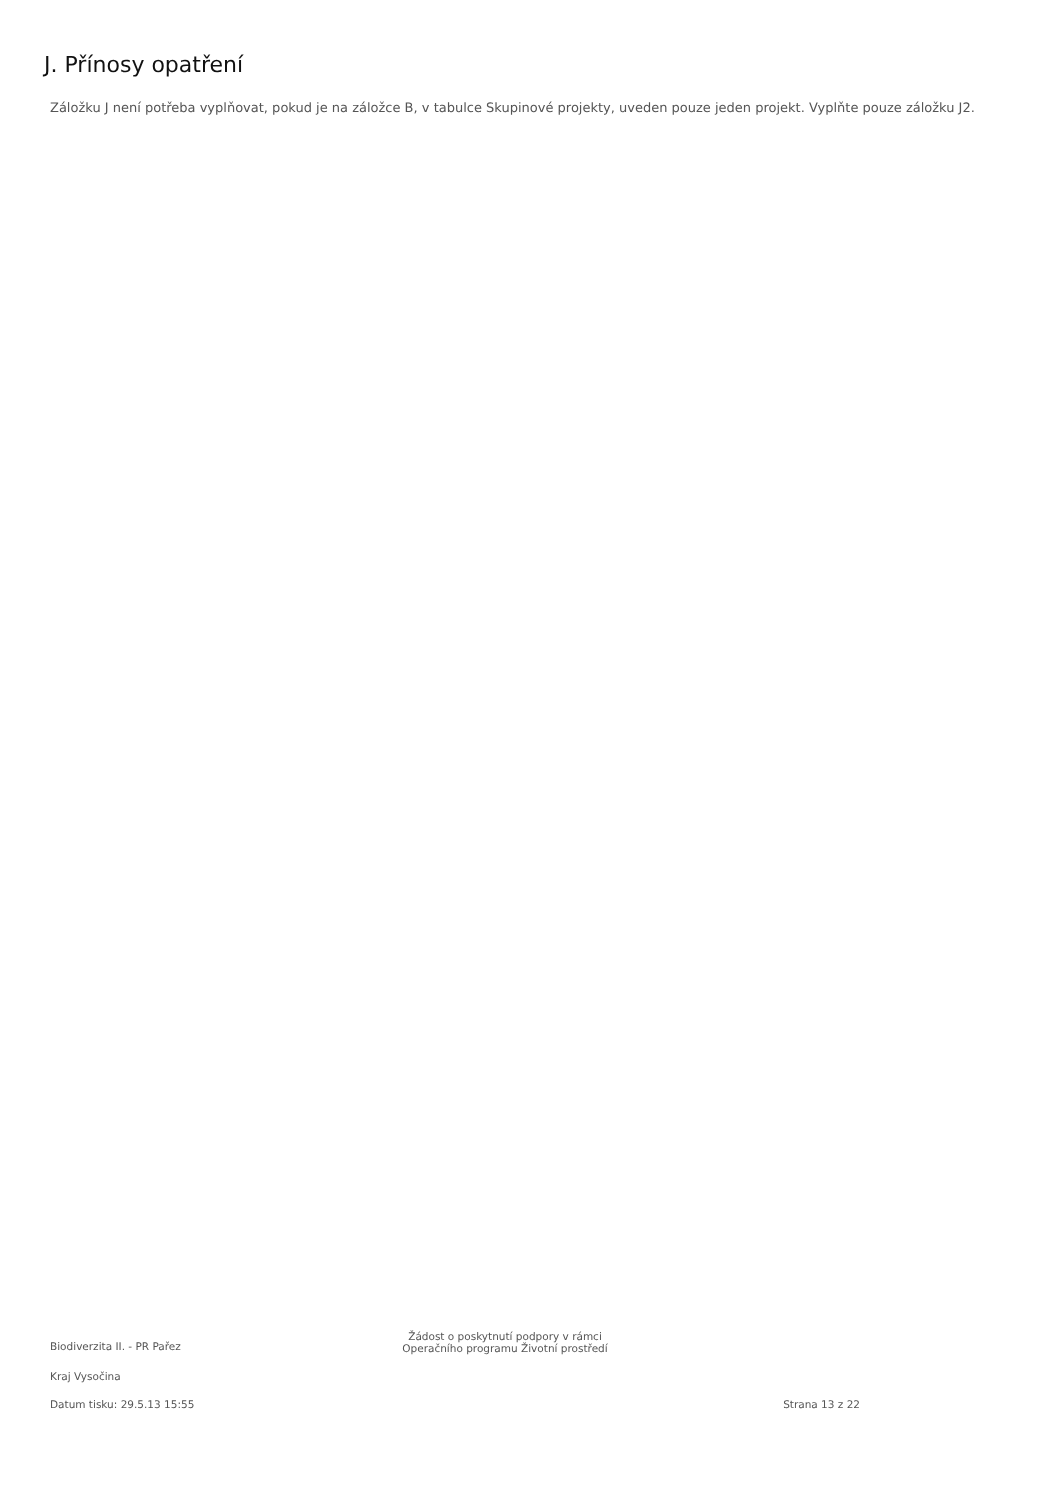J. Přínosy opatření
Záložku J není potřeba vyplňovat, pokud je na záložce B, v tabulce Skupinové projekty, uveden pouze jeden projekt. Vyplňte pouze záložku J2.
Biodiverzita II. - PR Pařez
Žádost o poskytnutí podpory v rámci
Operačního programu Životní prostředí
Kraj Vysočina
Datum tisku: 29.5.13 15:55 Strana 13 z 22